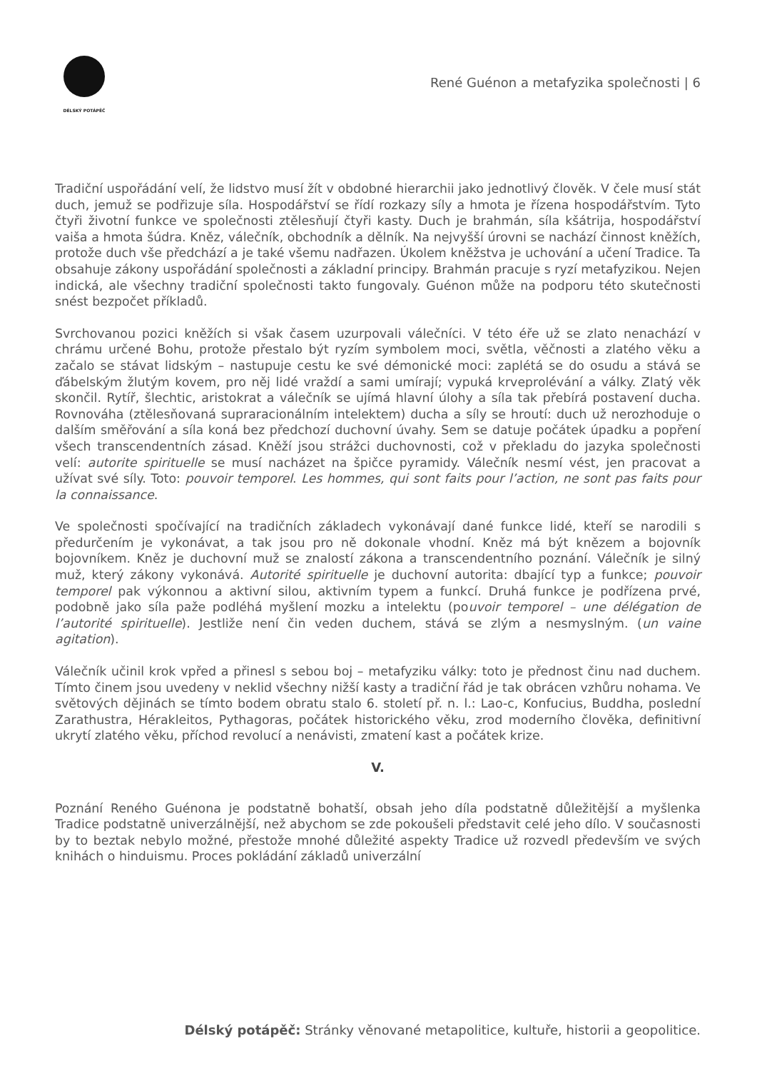DÉLSKÝ POTÁPĚČ
René Guénon a metafyzika společnosti | 6
Tradiční uspořádání velí, že lidstvo musí žít v obdobné hierarchii jako jednotlivý člověk. V čele musí stát duch, jemuž se podřizuje síla. Hospodářství se řídí rozkazy síly a hmota je řízena hospodářstvím. Tyto čtyři životní funkce ve společnosti ztělesňují čtyři kasty. Duch je brahmán, síla kšátrija, hospodářství vaiša a hmota šúdra. Kněz, válečník, obchodník a dělník. Na nejvyšší úrovni se nachází činnost kněžích, protože duch vše předchází a je také všemu nadřazen. Úkolem kněžstva je uchování a učení Tradice. Ta obsahuje zákony uspořádání společnosti a základní principy. Brahmán pracuje s ryzí metafyzikou. Nejen indická, ale všechny tradiční společnosti takto fungovaly. Guénon může na podporu této skutečnosti snést bezpočet příkladů.
Svrchovanou pozici kněžích si však časem uzurpovali válečníci. V této éře už se zlato nenachází v chrámu určené Bohu, protože přestalo být ryzím symbolem moci, světla, věčnosti a zlatého věku a začalo se stávat lidským – nastupuje cestu ke své démonické moci: zaplétá se do osudu a stává se ďábelským žlutým kovem, pro něj lidé vraždí a sami umírají; vypuká krveprolévání a války. Zlatý věk skončil. Rytíř, šlechtic, aristokrat a válečník se ujímá hlavní úlohy a síla tak přebírá postavení ducha. Rovnováha (ztělesňovaná supraracionálním intelektem) ducha a síly se hroutí: duch už nerozhoduje o dalším směřování a síla koná bez předchozí duchovní úvahy. Sem se datuje počátek úpadku a popření všech transcendentních zásad. Kněží jsou strážci duchovnosti, což v překladu do jazyka společnosti velí: autorite spirituelle se musí nacházet na špičce pyramidy. Válečník nesmí vést, jen pracovat a užívat své síly. Toto: pouvoir temporel. Les hommes, qui sont faits pour l’action, ne sont pas faits pour la connaissance.
Ve společnosti spočívající na tradičních základech vykonávají dané funkce lidé, kteří se narodili s předurčením je vykonávat, a tak jsou pro ně dokonale vhodní. Kněz má být knězem a bojovník bojovníkem. Kněz je duchovní muž se znalostí zákona a transcendentního poznání. Válečník je silný muž, který zákony vykonává. Autorité spirituelle je duchovní autorita: dbající typ a funkce; pouvoir temporel pak výkonnou a aktivní silou, aktivním typem a funkcí. Druhá funkce je podřízena prvé, podobně jako síla paže podléhá myšlení mozku a intelektu (pouvoir temporel – une délégation de l’autorité spirituelle). Jestliže není čin veden duchem, stává se zlým a nesmyslným. (un vaine agitation).
Válečník učinil krok vpřed a přinesl s sebou boj – metafyziku války: toto je přednost činu nad duchem. Tímto činem jsou uvedeny v neklid všechny nižší kasty a tradiční řád je tak obrácen vzhůru nohama. Ve světových dějinách se tímto bodem obratu stalo 6. století př. n. l.: Lao-c, Konfucius, Buddha, poslední Zarathustra, Hérakleitos, Pythagoras, počátek historického věku, zrod moderního člověka, definitivní ukrytí zlatého věku, příchod revolucí a nenávisti, zmatení kast a počátek krize.
V.
Poznání Reného Guénona je podstatně bohatší, obsah jeho díla podstatně důležitější a myšlenka Tradice podstatně univerzálnější, než abychom se zde pokoušeli představit celé jeho dílo. V současnosti by to beztak nebylo možné, přestože mnohé důležité aspekty Tradice už rozvedl především ve svých knihách o hinduismu. Proces pokládání základů univerzální
Délský potápěč: Stránky věnované metapolitice, kultuře, historii a geopolitice.